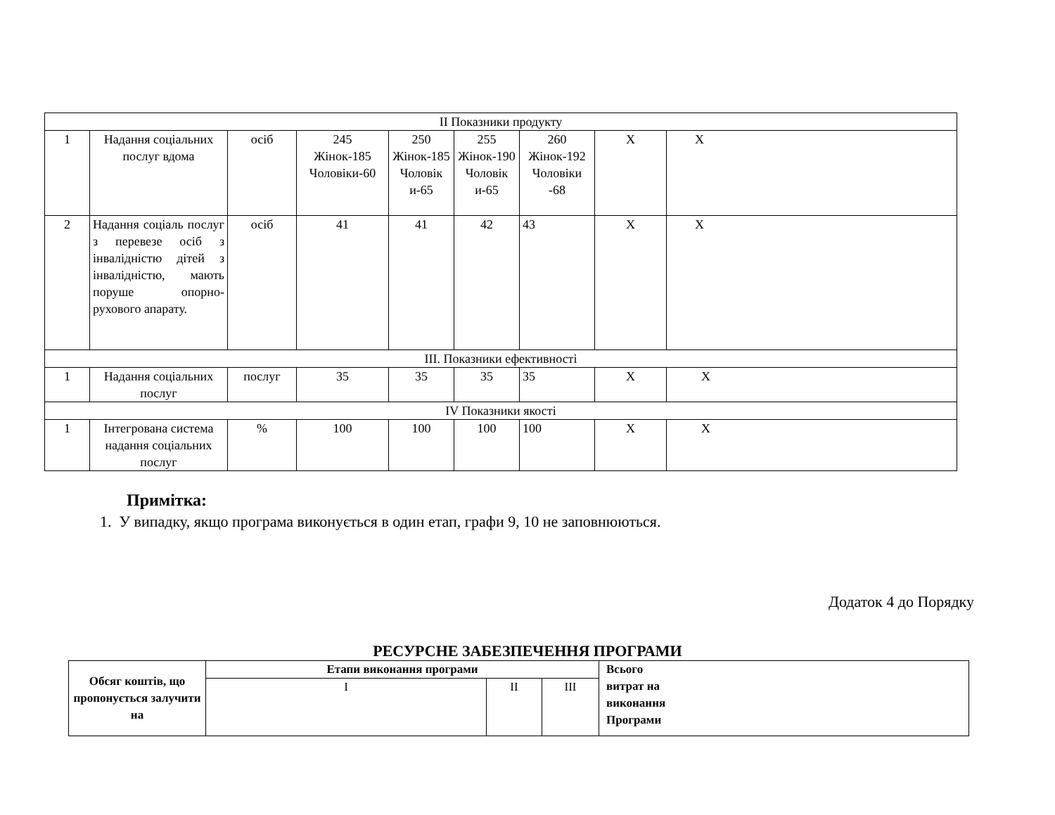| ІІ Показники продукту | | | | | | | | |
| 1 | Надання соціальних послуг вдома | осіб | 245 Жінок-185 Чоловіки-60 | 250 Жінок-185 Чоловік и-65 | 255 Жінок-190 Чоловік и-65 | 260 Жінок-192 Чоловіки -68 | Х | Х |
| 2 | Надання соціаль послуг з перевезе осіб з інвалідністю дітей з інвалідністю, мають поруше опорно-рухового апарату. | осіб | 41 | 41 | 42 | 43 | Х | Х |
| ІІІ. Показники ефективності | | | | | | | | |
| 1 | Надання соціальних послуг | послуг | 35 | 35 | 35 | 35 | Х | Х |
| ІV Показники якості | | | | | | | | |
| 1 | Інтегрована система надання соціальних послуг | % | 100 | 100 | 100 | 100 | Х | Х |
Примітка:
1. У випадку, якщо програма виконується в один етап, графи 9, 10 не заповнюються.
Додаток 4 до Порядку
РЕСУРСНЕ ЗАБЕЗПЕЧЕННЯ ПРОГРАМИ
| Обсяг коштів, що пропонується залучити на | Етапи виконання програми | | | Всього витрат на виконання Програми |
| | І | ІІ | ІІІ | |